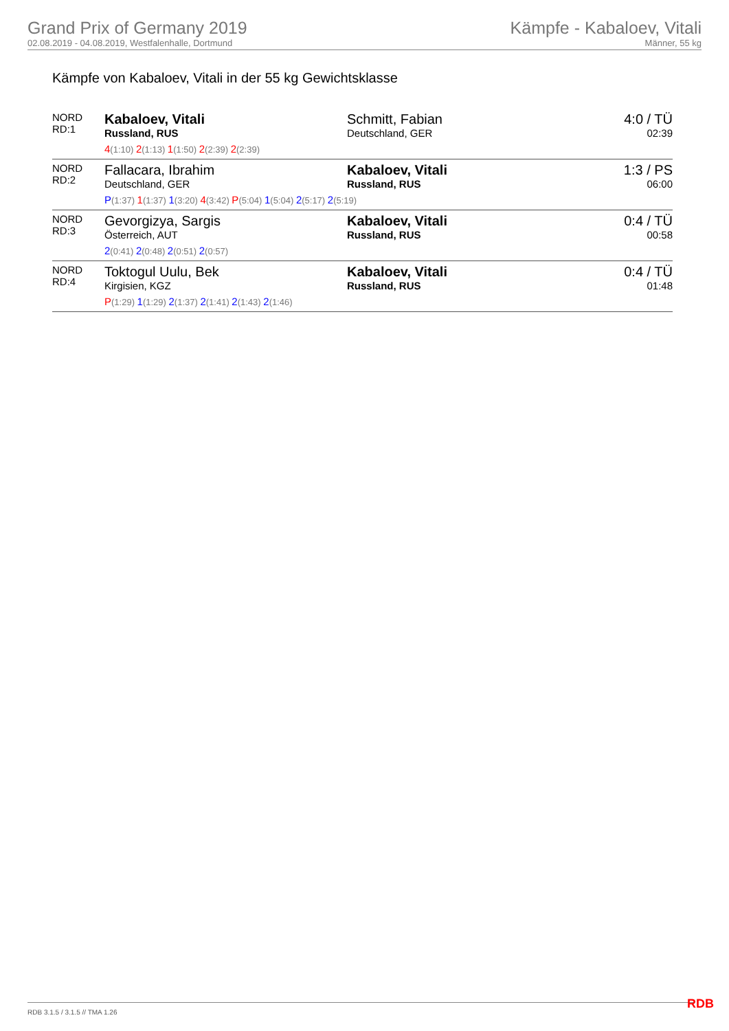Grand Prix of Germany 2019
02.08.2019 - 04.08.2019, Westfalenhalle, Dortmund
Kämpfe - Kabaloev, Vitali
Männer, 55 kg
Kämpfe von Kabaloev, Vitali in der 55 kg Gewichtsklasse
| NORD RD:1 | Kabaloev, Vitali Russland, RUS 4 (1:10) 2 (1:13) 1 (1:50) 2 (2:39) 2 (2:39) | Schmitt, Fabian Deutschland, GER | 4:0 / TÜ 02:39 |
| NORD RD:2 | Fallacara, Ibrahim Deutschland, GER Kabaloev, Vitali Russland, RUS P (1:37) 1 (1:37) 1 (3:20) 4 (3:42) P (5:04) 1 (5:04) 2 (5:17) 2 (5:19) | | 1:3 / PS 06:00 |
| NORD RD:3 | Gevorgizya, Sargis Österreich, AUT 2 (0:41) 2 (0:48) 2 (0:51) 2 (0:57) | Kabaloev, Vitali Russland, RUS | 0:4 / TÜ 00:58 |
| NORD RD:4 | Toktogul Uulu, Bek Kirgisien, KGZ P (1:29) 1 (1:29) 2 (1:37) 2 (1:41) 2 (1:43) 2 (1:46) | Kabaloev, Vitali Russland, RUS | 0:4 / TÜ 01:48 |
RDB 3.1.5 / 3.1.5 // TMA 1.26 RDB